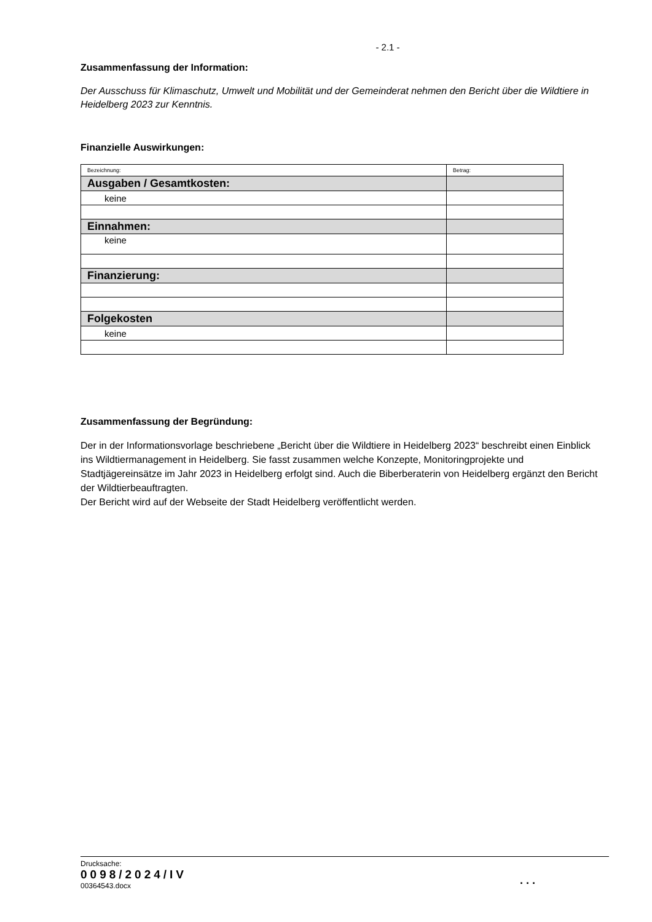- 2.1 -
Zusammenfassung der Information:
Der Ausschuss für Klimaschutz, Umwelt und Mobilität und der Gemeinderat nehmen den Bericht über die Wildtiere in Heidelberg 2023 zur Kenntnis.
Finanzielle Auswirkungen:
| Bezeichnung: | Betrag: |
| Ausgaben / Gesamtkosten: | |
| keine | |
| Einnahmen: | |
| keine | |
| Finanzierung: | |
| Folgekosten | |
| keine | |
Zusammenfassung der Begründung:
Der in der Informationsvorlage beschriebene „Bericht über die Wildtiere in Heidelberg 2023“ beschreibt einen Einblick ins Wildtiermanagement in Heidelberg. Sie fasst zusammen welche Konzepte, Monitoringprojekte und Stadtjägereinsätze im Jahr 2023 in Heidelberg erfolgt sind. Auch die Biberberaterin von Heidelberg ergänzt den Bericht der Wildtierbeauftragten.
Der Bericht wird auf der Webseite der Stadt Heidelberg veröffentlicht werden.
Drucksache:
0098/2024/IV
00364543.docx
. . .